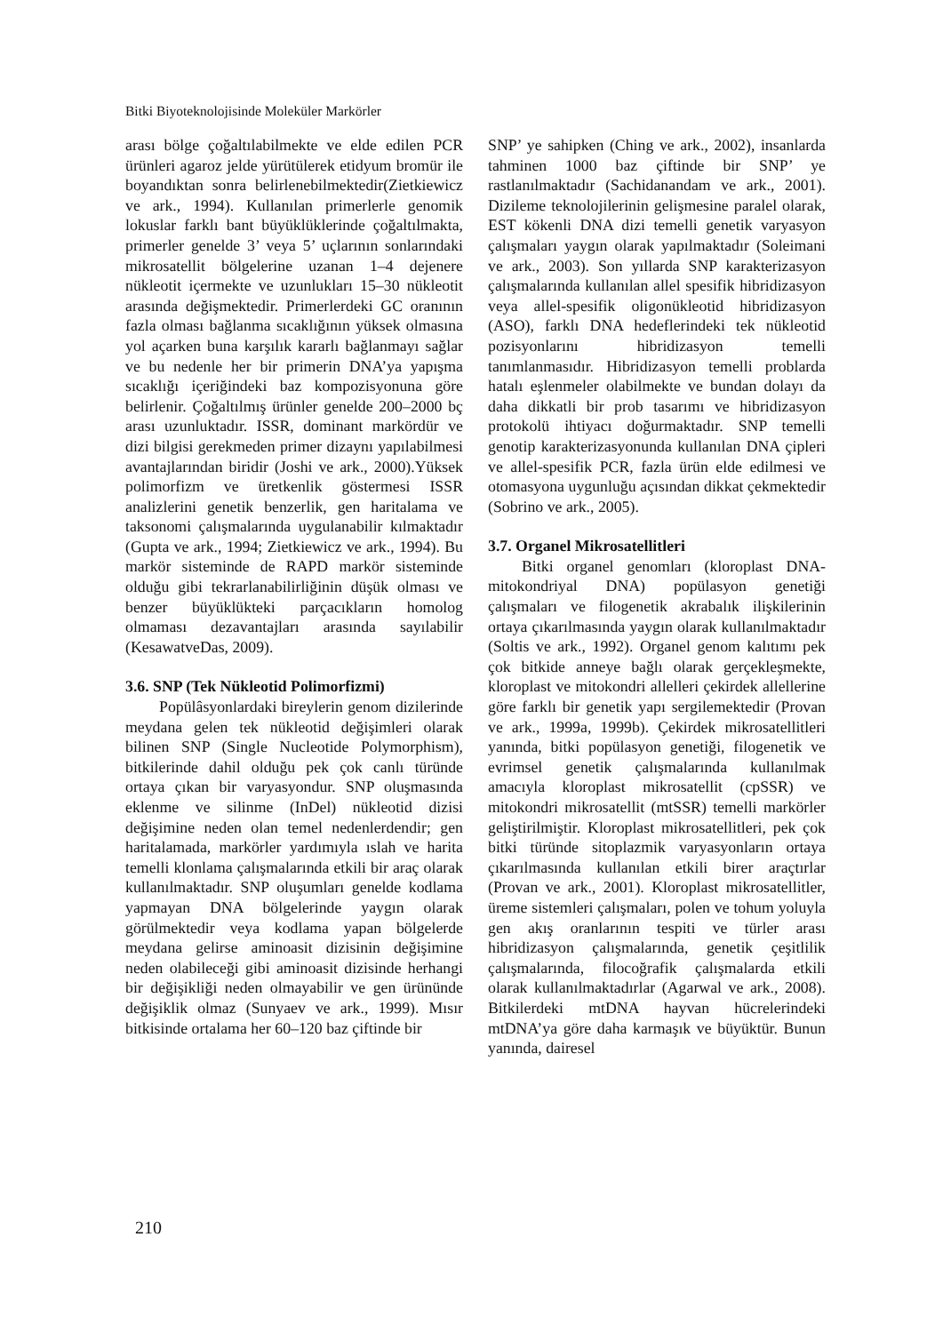Bitki Biyoteknolojisinde Moleküler Markörler
arası bölge çoğaltılabilmekte ve elde edilen PCR ürünleri agaroz jelde yürütülerek etidyum bromür ile boyandıktan sonra belirlenebilmektedir(Zietkiewicz ve ark., 1994). Kullanılan primerlerle genomik lokuslar farklı bant büyüklüklerinde çoğaltılmakta, primerler genelde 3’ veya 5’ uçlarının sonlarındaki mikrosatellit bölgelerine uzanan 1–4 dejenere nükleotit içermekte ve uzunlukları 15–30 nükleotit arasında değişmektedir. Primerlerdeki GC oranının fazla olması bağlanma sıcaklığının yüksek olmasına yol açarken buna karşılık kararlı bağlanmayı sağlar ve bu nedenle her bir primerin DNA’ya yapışma sıcaklığı içeriğindeki baz kompozisyonuna göre belirlenir. Çoğaltılmış ürünler genelde 200–2000 bç arası uzunluktadır. ISSR, dominant markördür ve dizi bilgisi gerekmeden primer dizaynı yapılabilmesi avantajlarından biridir (Joshi ve ark., 2000).Yüksek polimorfizm ve üretkenlik göstermesi ISSR analizlerini genetik benzerlik, gen haritalama ve taksonomi çalışmalarında uygulanabilir kılmaktadır (Gupta ve ark., 1994; Zietkiewicz ve ark., 1994). Bu markör sisteminde de RAPD markör sisteminde olduğu gibi tekrarlanabilirliğinin düşük olması ve benzer büyüklükteki parçacıkların homolog olmaması dezavantajları arasında sayılabilir (KesawatveDas, 2009).
3.6. SNP (Tek Nükleotid Polimorfizmi)
Popülâsyonlardaki bireylerin genom dizilerinde meydana gelen tek nükleotid değişimleri olarak bilinen SNP (Single Nucleotide Polymorphism), bitkilerinde dahil olduğu pek çok canlı türünde ortaya çıkan bir varyasyondur. SNP oluşmasında eklenme ve silinme (InDel) nükleotid dizisi değişimine neden olan temel nedenlerdendir; gen haritalamada, markörler yardımıyla ıslah ve harita temelli klonlama çalışmalarında etkili bir araç olarak kullanılmaktadır. SNP oluşumları genelde kodlama yapmayan DNA bölgelerinde yaygın olarak görülmektedir veya kodlama yapan bölgelerde meydana gelirse aminoasit dizisinin değişimine neden olabileceği gibi aminoasit dizisinde herhangi bir değişikliği neden olmayabilir ve gen ürününde değişiklik olmaz (Sunyaev ve ark., 1999). Mısır bitkisinde ortalama her 60–120 baz çiftinde bir
SNP’ ye sahipken (Ching ve ark., 2002), insanlarda tahminen 1000 baz çiftinde bir SNP’ ye rastlanılmaktadır (Sachidanandam ve ark., 2001). Dizileme teknolojilerinin gelişmesine paralel olarak, EST kökenli DNA dizi temelli genetik varyasyon çalışmaları yaygın olarak yapılmaktadır (Soleimani ve ark., 2003). Son yıllarda SNP karakterizasyon çalışmalarında kullanılan allel spesifik hibridizasyon veya allel-spesifik oligonükleotid hibridizasyon (ASO), farklı DNA hedeflerindeki tek nükleotid pozisyonlarını hibridizasyon temelli tanımlanmasıdır. Hibridizasyon temelli problarda hatalı eşlenmeler olabilmekte ve bundan dolayı da daha dikkatli bir prob tasarımı ve hibridizasyon protokolü ihtiyacı doğurmaktadır. SNP temelli genotip karakterizasyonunda kullanılan DNA çipleri ve allel-spesifik PCR, fazla ürün elde edilmesi ve otomasyona uygunluğu açısından dikkat çekmektedir (Sobrino ve ark., 2005).
3.7. Organel Mikrosatellitleri
Bitki organel genomları (kloroplast DNA-mitokondriyal DNA) popülasyon genetiği çalışmaları ve filogenetik akrabalık ilişkilerinin ortaya çıkarılmasında yaygın olarak kullanılmaktadır (Soltis ve ark., 1992). Organel genom kalıtımı pek çok bitkide anneye bağlı olarak gerçekleşmekte, kloroplast ve mitokondri allelleri çekirdek allellerine göre farklı bir genetik yapı sergilemektedir (Provan ve ark., 1999a, 1999b). Çekirdek mikrosatellitleri yanında, bitki popülasyon genetiği, filogenetik ve evrimsel genetik çalışmalarında kullanılmak amacıyla kloroplast mikrosatellit (cpSSR) ve mitokondri mikrosatellit (mtSSR) temelli markörler geliştirilmiştir. Kloroplast mikrosatellitleri, pek çok bitki türünde sitoplazmik varyasyonların ortaya çıkarılmasında kullanılan etkili birer araçtırlar (Provan ve ark., 2001). Kloroplast mikrosatellitler, üreme sistemleri çalışmaları, polen ve tohum yoluyla gen akış oranlarının tespiti ve türler arası hibridizasyon çalışmalarında, genetik çeşitlilik çalışmalarında, filocoğrafik çalışmalarda etkili olarak kullanılmaktadırlar (Agarwal ve ark., 2008). Bitkilerdeki mtDNA hayvan hücrelerindeki mtDNA’ya göre daha karmaşık ve büyüktür. Bunun yanında, dairesel
210